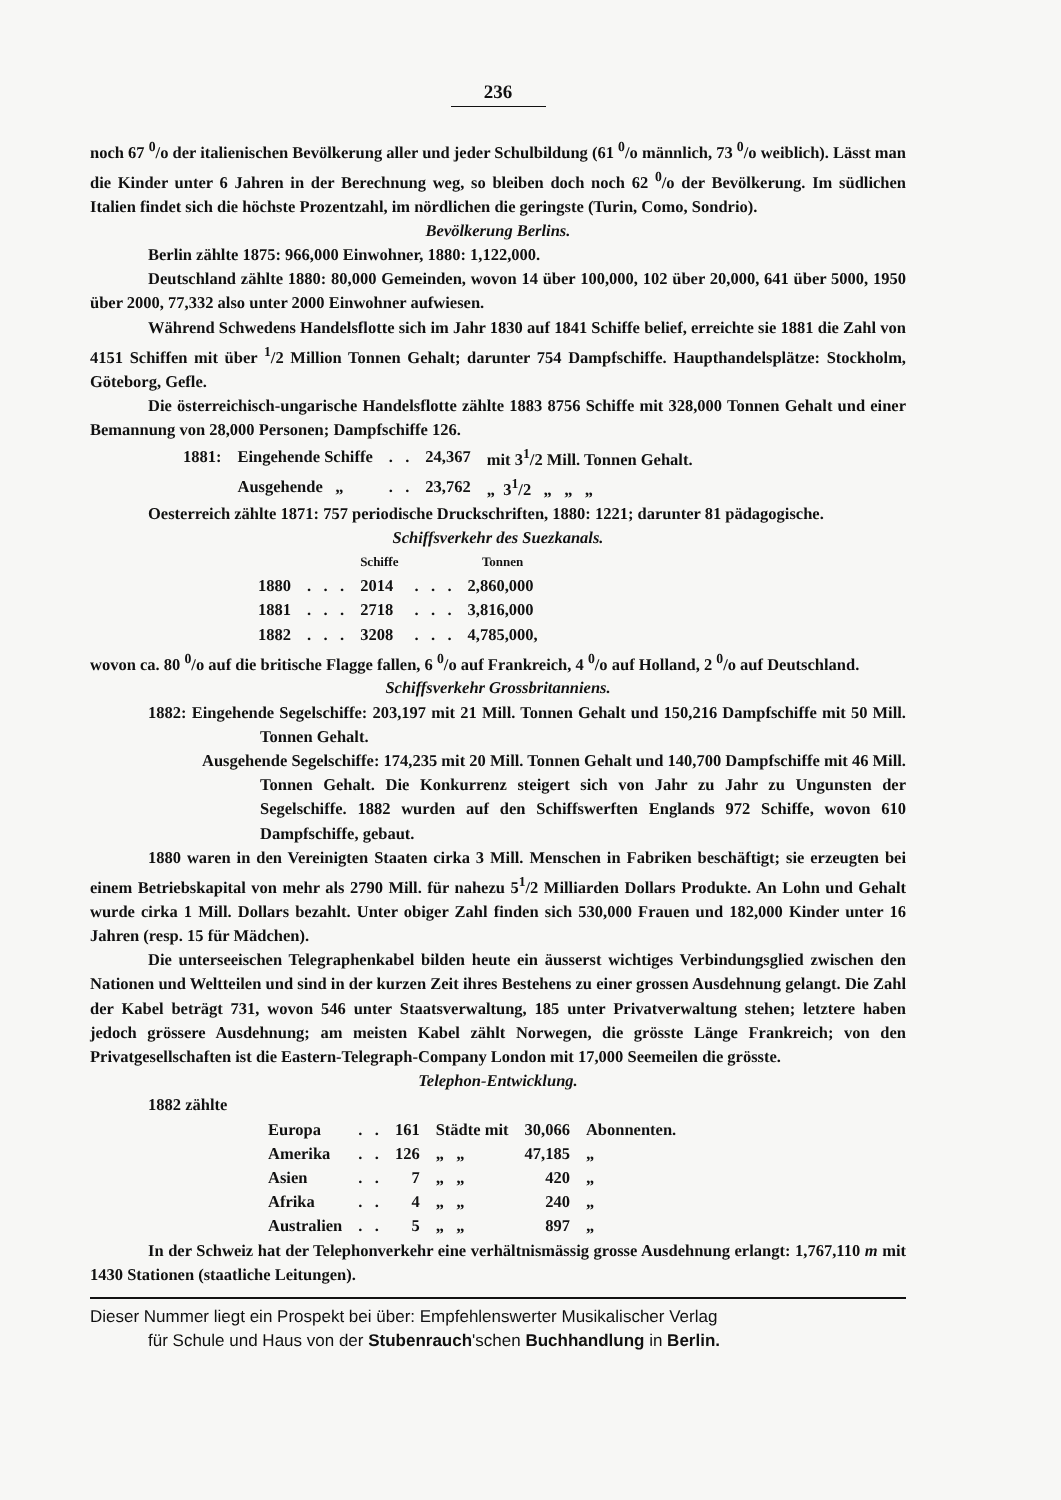236
noch 67 <sup>0</sup>/o der italienischen Bevölkerung aller und jeder Schulbildung (61 <sup>0</sup>/o männlich, 73 <sup>0</sup>/o weiblich). Lässt man die Kinder unter 6 Jahren in der Berechnung weg, so bleiben doch noch 62 <sup>0</sup>/o der Bevölkerung. Im südlichen Italien findet sich die höchste Prozentzahl, im nördlichen die geringste (Turin, Como, Sondrio).
Bevölkerung Berlins.
Berlin zählte 1875: 966,000 Einwohner, 1880: 1,122,000.
Deutschland zählte 1880: 80,000 Gemeinden, wovon 14 über 100,000, 102 über 20,000, 641 über 5000, 1950 über 2000, 77,332 also unter 2000 Einwohner aufwiesen.
Während Schwedens Handelsflotte sich im Jahr 1830 auf 1841 Schiffe belief, erreichte sie 1881 die Zahl von 4151 Schiffen mit über <sup>1</sup>/2 Million Tonnen Gehalt; darunter 754 Dampfschiffe. Haupthandelsplätze: Stockholm, Göteborg, Gefle.
Die österreichisch-ungarische Handelsflotte zählte 1883 8756 Schiffe mit 328,000 Tonnen Gehalt und einer Bemannung von 28,000 Personen; Dampfschiffe 126.
| 1881: | Eingehende Schiffe | . . | 24,367 | mit 3<sup>1</sup>/2 Mill. Tonnen Gehalt. |
| | Ausgehende „ | . . | 23,762 | „ 3<sup>1</sup>/2 „ „ „ |
Oesterreich zählte 1871: 757 periodische Druckschriften, 1880: 1221; darunter 81 pädagogische.
Schiffsverkehr des Suezkanals.
| | | Schiffe | | Tonnen |
| --- | --- | --- | --- | --- |
| 1880 | . . . | 2014 | . . . | 2,860,000 |
| 1881 | . . . | 2718 | . . . | 3,816,000 |
| 1882 | . . . | 3208 | . . . | 4,785,000, |
wovon ca. 80 <sup>0</sup>/o auf die britische Flagge fallen, 6 <sup>0</sup>/o auf Frankreich, 4 <sup>0</sup>/o auf Holland, 2 <sup>0</sup>/o auf Deutschland.
Schiffsverkehr Grossbritanniens.
1882: Eingehende Segelschiffe: 203,197 mit 21 Mill. Tonnen Gehalt und 150,216 Dampfschiffe mit 50 Mill. Tonnen Gehalt.
Ausgehende Segelschiffe: 174,235 mit 20 Mill. Tonnen Gehalt und 140,700 Dampfschiffe mit 46 Mill. Tonnen Gehalt. Die Konkurrenz steigert sich von Jahr zu Jahr zu Ungunsten der Segelschiffe. 1882 wurden auf den Schiffswerften Englands 972 Schiffe, wovon 610 Dampfschiffe, gebaut.
1880 waren in den Vereinigten Staaten cirka 3 Mill. Menschen in Fabriken beschäftigt; sie erzeugten bei einem Betriebskapital von mehr als 2790 Mill. für nahezu 5<sup>1</sup>/2 Milliarden Dollars Produkte. An Lohn und Gehalt wurde cirka 1 Mill. Dollars bezahlt. Unter obiger Zahl finden sich 530,000 Frauen und 182,000 Kinder unter 16 Jahren (resp. 15 für Mädchen).
Die unterseeischen Telegraphenkabel bilden heute ein äusserst wichtiges Verbindungsglied zwischen den Nationen und Weltteilen und sind in der kurzen Zeit ihres Bestehens zu einer grossen Ausdehnung gelangt. Die Zahl der Kabel beträgt 731, wovon 546 unter Staatsverwaltung, 185 unter Privatverwaltung stehen; letztere haben jedoch grössere Ausdehnung; am meisten Kabel zählt Norwegen, die grösste Länge Frankreich; von den Privatgesellschaften ist die Eastern-Telegraph-Company London mit 17,000 Seemeilen die grösste.
Telephon-Entwicklung.
1882 zählte
| Europa | . . | 161 | Städte mit | 30,066 | Abonnenten. |
| Amerika | . . | 126 | „ „ | 47,185 | „ |
| Asien | . . | 7 | „ „ | 420 | „ |
| Afrika | . . | 4 | „ „ | 240 | „ |
| Australien | . . | 5 | „ „ | 897 | „ |
In der Schweiz hat der Telephonverkehr eine verhältnismässig grosse Ausdehnung erlangt: 1,767,110 m mit 1430 Stationen (staatliche Leitungen).
Dieser Nummer liegt ein Prospekt bei über: Empfehlenswerter Musikalischer Verlag
für Schule und Haus von der Stubenrauch'schen Buchhandlung in Berlin.